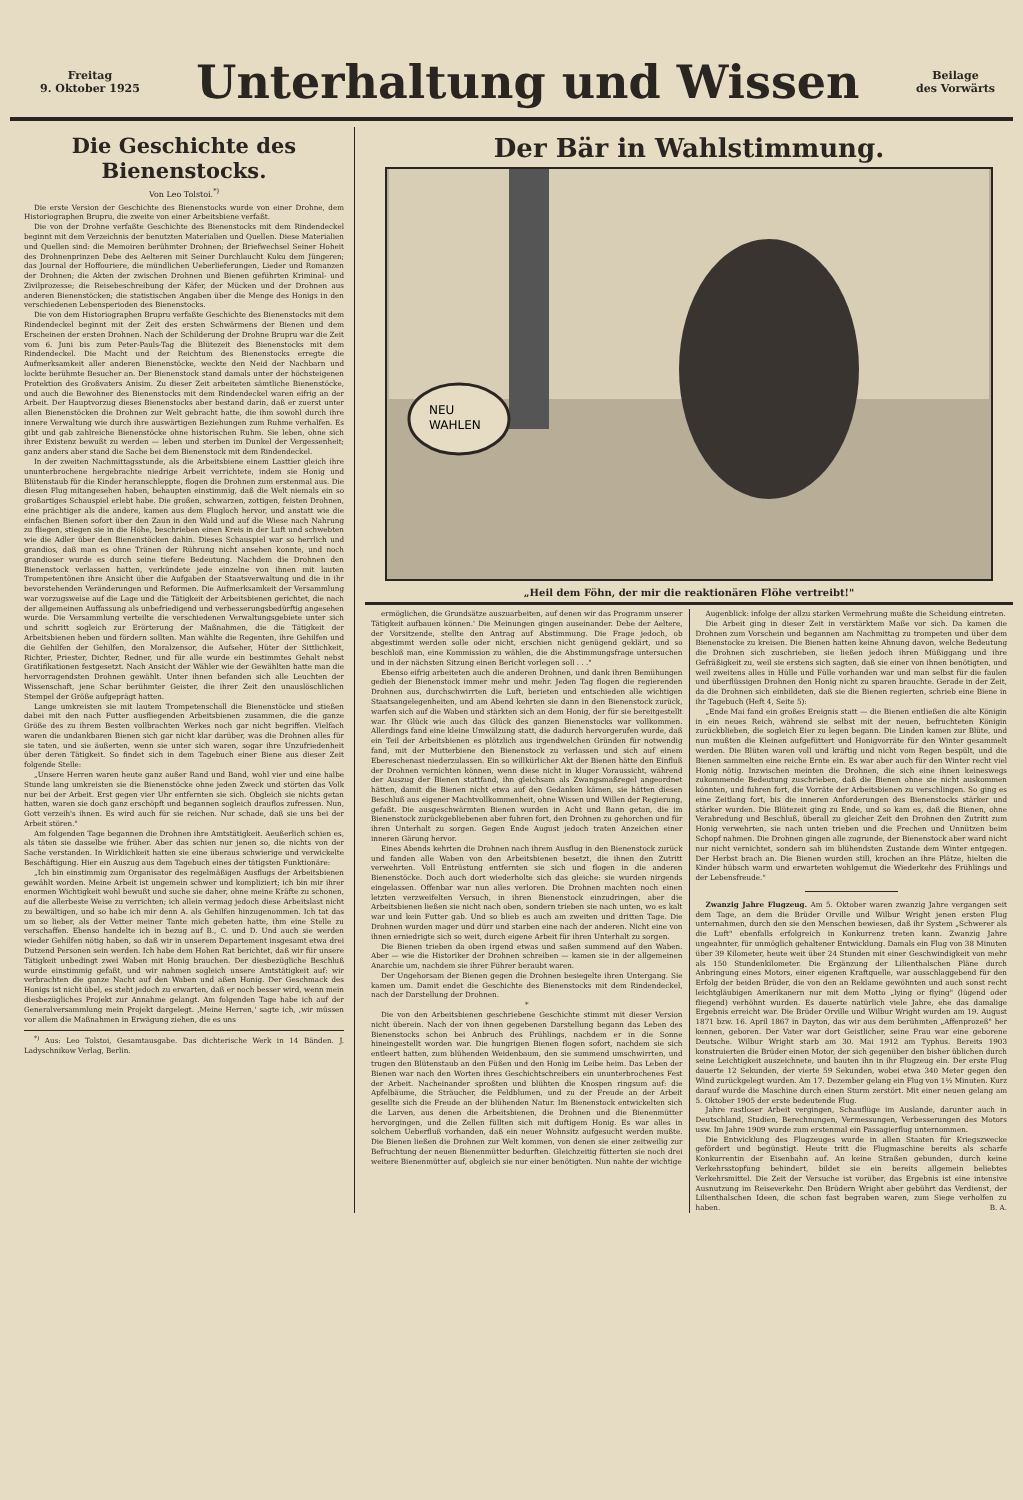Freitag
9. Oktober 1925
Unterhaltung und Wissen
Beilage
des Vorwärts
Die Geschichte des Bienenstocks.
Von Leo Tolstoi.<sup>*)</sup>
Die erste Version der Geschichte des Bienenstocks wurde von einer Drohne, dem Historiographen Brupru, die zweite von einer Arbeitsbiene verfaßt.
Die von der Drohne verfaßte Geschichte des Bienenstocks mit dem Rindendeckel beginnt mit dem Verzeichnis der benutzten Materialien und Quellen. Diese Materialien und Quellen sind: die Memoiren berühmter Drohnen; der Briefwechsel Seiner Hoheit des Drohnenprinzen Debe des Aelteren mit Seiner Durchlaucht Kuku dem Jüngeren; das Journal der Hoffouriere, die mündlichen Ueberlieferungen, Lieder und Romanzen der Drohnen; die Akten der zwischen Drohnen und Bienen geführten Kriminal- und Zivilprozesse; die Reisebeschreibung der Käfer, der Mücken und der Drohnen aus anderen Bienenstöcken; die statistischen Angaben über die Menge des Honigs in den verschiedenen Lebensperioden des Bienenstocks.
Die von dem Historiographen Brupru verfaßte Geschichte des Bienenstocks mit dem Rindendeckel beginnt mit der Zeit des ersten Schwärmens der Bienen und dem Erscheinen der ersten Drohnen. Nach der Schilderung der Drohne Brupru war die Zeit vom 6. Juni bis zum Peter-Pauls-Tag die Blütezeit des Bienenstocks mit dem Rindendeckel. Die Macht und der Reichtum des Bienenstocks erregte die Aufmerksamkeit aller anderen Bienenstöcke, weckte den Neid der Nachbarn und lockte berühmte Besucher an. Der Bienenstock stand damals unter der höchsteigenen Protektion des Großvaters Anisim. Zu dieser Zeit arbeiteten sämtliche Bienenstöcke, und auch die Bewohner des Bienenstocks mit dem Rindendeckel waren eifrig an der Arbeit. Der Hauptvorzug dieses Bienenstocks aber bestand darin, daß er zuerst unter allen Bienenstöcken die Drohnen zur Welt gebracht hatte, die ihm sowohl durch ihre innere Verwaltung wie durch ihre auswärtigen Beziehungen zum Ruhme verhalfen. Es gibt und gab zahlreiche Bienenstöcke ohne historischen Ruhm. Sie leben, ohne sich ihrer Existenz bewußt zu werden — leben und sterben im Dunkel der Vergessenheit; ganz anders aber stand die Sache bei dem Bienenstock mit dem Rindendeckel.
In der zweiten Nachmittagsstunde, als die Arbeitsbiene einem Lasttier gleich ihre ununterbrochene hergebrachte niedrige Arbeit verrichtete, indem sie Honig und Blütenstaub für die Kinder heranschleppte, flogen die Drohnen zum erstenmal aus. Die diesen Flug mitangesehen haben, behaupten einstimmig, daß die Welt niemals ein so großartiges Schauspiel erlebt habe. Die großen, schwarzen, zottigen, feisten Drohnen, eine prächtiger als die andere, kamen aus dem Flugloch hervor, und anstatt wie die einfachen Bienen sofort über den Zaun in den Wald und auf die Wiese nach Nahrung zu fliegen, stiegen sie in die Höhe, beschrieben einen Kreis in der Luft und schwebten wie die Adler über den Bienenstöcken dahin. Dieses Schauspiel war so herrlich und grandios, daß man es ohne Tränen der Rührung nicht ansehen konnte, und noch grandioser wurde es durch seine tiefere Bedeutung. Nachdem die Drohnen den Bienenstock verlassen hatten, verkündete jede einzelne von ihnen mit lauten Trompetentönen ihre Ansicht über die Aufgaben der Staatsverwaltung und die in ihr bevorstehenden Veränderungen und Reformen. Die Aufmerksamkeit der Versammlung war vorzugsweise auf die Lage und die Tätigkeit der Arbeitsbienen gerichtet, die nach der allgemeinen Auffassung als unbefriedigend und verbesserungsbedürftig angesehen wurde. Die Versammlung verteilte die verschiedenen Verwaltungsgebiete unter sich und schritt sogleich zur Erörterung der Maßnahmen, die die Tätigkeit der Arbeitsbienen heben und fördern sollten. Man wählte die Regenten, ihre Gehilfen und die Gehilfen der Gehilfen, den Moralzensor, die Aufseher, Hüter der Sittlichkeit, Richter, Priester, Dichter, Redner, und für alle wurde ein bestimmtes Gehalt nebst Gratifikationen festgesetzt. Nach Ansicht der Wähler wie der Gewählten hatte man die hervorragendsten Drohnen gewählt. Unter ihnen befanden sich alle Leuchten der Wissenschaft, jene Schar berühmter Geister, die ihrer Zeit den unauslöschlichen Stempel der Größe aufgeprägt hatten.
Lange umkreisten sie mit lautem Trompetenschall die Bienenstöcke und stießen dabei mit den nach Futter ausfliegenden Arbeitsbienen zusammen, die die ganze Größe des zu ihrem Besten vollbrachten Werkes noch gar nicht begriffen. Vielfach waren die undankbaren Bienen sich gar nicht klar darüber, was die Drohnen alles für sie taten, und sie äußerten, wenn sie unter sich waren, sogar ihre Unzufriedenheit über deren Tätigkeit. So findet sich in dem Tagebuch einer Biene aus dieser Zeit folgende Stelle:
„Unsere Herren waren heute ganz außer Rand und Band, wohl vier und eine halbe Stunde lang umkreisten sie die Bienenstöcke ohne jeden Zweck und störten das Volk nur bei der Arbeit. Erst gegen vier Uhr entfernten sie sich. Obgleich sie nichts getan hatten, waren sie doch ganz erschöpft und begannen sogleich drauflos zufressen. Nun, Gott verzeih's ihnen. Es wird auch für sie reichen. Nur schade, daß sie uns bei der Arbeit stören."
Am folgenden Tage begannen die Drohnen ihre Amtstätigkeit. Aeußerlich schien es, als täten sie dasselbe wie früher. Aber das schien nur jenen so, die nichts von der Sache verstanden. In Wirklichkeit hatten sie eine überaus schwierige und verwickelte Beschäftigung. Hier ein Auszug aus dem Tagebuch eines der tätigsten Funktionäre:
„Ich bin einstimmig zum Organisator des regelmäßigen Ausflugs der Arbeitsbienen gewählt worden. Meine Arbeit ist ungemein schwer und kompliziert; ich bin mir ihrer enormen Wichtigkeit wohl bewußt und suche sie daher, ohne meine Kräfte zu schonen, auf die allerbeste Weise zu verrichten; ich allein vermag jedoch diese Arbeitslast nicht zu bewältigen, und so habe ich mir denn A. als Gehilfen hinzugenommen. Ich tat das um so lieber, als der Vetter meiner Tante mich gebeten hatte, ihm eine Stelle zu verschaffen. Ebenso handelte ich in bezug auf B., C. und D. Und auch sie werden wieder Gehilfen nötig haben, so daß wir in unserem Departement insgesamt etwa drei Dutzend Personen sein werden. Ich habe dem Hohen Rat berichtet, daß wir für unsere Tätigkeit unbedingt zwei Waben mit Honig brauchen. Der diesbezügliche Beschluß wurde einstimmig gefaßt, und wir nahmen sogleich unsere Amtstätigkeit auf: wir verbrachten die ganze Nacht auf den Waben und aßen Honig. Der Geschmack des Honigs ist nicht übel, es steht jedoch zu erwarten, daß er noch besser wird, wenn mein diesbezügliches Projekt zur Annahme gelangt. Am folgenden Tage habe ich auf der Generalversammlung mein Projekt dargelegt. ‚Meine Herren,' sagte ich, ‚wir müssen vor allem die Maßnahmen in Erwägung ziehen, die es uns
<sup>*)</sup> Aus: Leo Tolstoi, Gesamtausgabe. Das dichterische Werk in 14 Bänden. J. Ladyschnikow Verlag, Berlin.
Der Bär in Wahlstimmung.
NEU
WAHLEN
„Heil dem Föhn, der mir die reaktionären Flöhe vertreibt!"
ermöglichen, die Grundsätze auszuarbeiten, auf denen wir das Programm unserer Tätigkeit aufbauen können.' Die Meinungen gingen auseinander. Debe der Aeltere, der Vorsitzende, stellte den Antrag auf Abstimmung. Die Frage jedoch, ob abgestimmt werden solle oder nicht, erschien nicht genügend geklärt, und so beschloß man, eine Kommission zu wählen, die die Abstimmungsfrage untersuchen und in der nächsten Sitzung einen Bericht vorlegen soll . . ."
Ebenso eifrig arbeiteten auch die anderen Drohnen, und dank ihren Bemühungen gedieh der Bienenstock immer mehr und mehr. Jeden Tag flogen die regierenden Drohnen aus, durchschwirrten die Luft, berieten und entschieden alle wichtigen Staatsangelegenheiten, und am Abend kehrten sie dann in den Bienenstock zurück, warfen sich auf die Waben und stärkten sich an dem Honig, der für sie bereitgestellt war. Ihr Glück wie auch das Glück des ganzen Bienenstocks war vollkommen. Allerdings fand eine kleine Umwälzung statt, die dadurch hervorgerufen wurde, daß ein Teil der Arbeitsbienen es plötzlich aus irgendwelchen Gründen für notwendig fand, mit der Mutterbiene den Bienenstock zu verlassen und sich auf einem Ebereschenast niederzulassen. Ein so willkürlicher Akt der Bienen hätte den Einfluß der Drohnen vernichten können, wenn diese nicht in kluger Voraussicht, während der Auszug der Bienen stattfand, ihn gleichsam als Zwangsmaßregel angeordnet hätten, damit die Bienen nicht etwa auf den Gedanken kämen, sie hätten diesen Beschluß aus eigener Machtvollkommenheit, ohne Wissen und Willen der Regierung, gefaßt. Die ausgeschwärmten Bienen wurden in Acht und Bann getan, die im Bienenstock zurückgebliebenen aber fuhren fort, den Drohnen zu gehorchen und für ihren Unterhalt zu sorgen. Gegen Ende August jedoch traten Anzeichen einer inneren Gärung hervor.
Eines Abends kehrten die Drohnen nach ihrem Ausflug in den Bienenstock zurück und fanden alle Waben von den Arbeitsbienen besetzt, die ihnen den Zutritt verwehrten. Voll Entrüstung entfernten sie sich und flogen in die anderen Bienenstöcke. Doch auch dort wiederholte sich das gleiche: sie wurden nirgends eingelassen. Offenbar war nun alles verloren. Die Drohnen machten noch einen letzten verzweifelten Versuch, in ihren Bienenstock einzudringen, aber die Arbeitsbienen ließen sie nicht nach oben, sondern trieben sie nach unten, wo es kalt war und kein Futter gab. Und so blieb es auch am zweiten und dritten Tage. Die Drohnen wurden mager und dürr und starben eine nach der anderen. Nicht eine von ihnen erniedrigte sich so weit, durch eigene Arbeit für ihren Unterhalt zu sorgen.
Die Bienen trieben da oben irgend etwas und saßen summend auf den Waben. Aber — wie die Historiker der Drohnen schreiben — kamen sie in der allgemeinen Anarchie um, nachdem sie ihrer Führer beraubt waren.
Der Ungehorsam der Bienen gegen die Drohnen besiegelte ihren Untergang. Sie kamen um. Damit endet die Geschichte des Bienenstocks mit dem Rindendeckel, nach der Darstellung der Drohnen.
*
Die von den Arbeitsbienen geschriebene Geschichte stimmt mit dieser Version nicht überein. Nach der von ihnen gegebenen Darstellung begann das Leben des Bienenstocks schon bei Anbruch des Frühlings, nachdem er in die Sonne hineingestellt worden war. Die hungrigen Bienen flogen sofort, nachdem sie sich entleert hatten, zum blühenden Weidenbaum, den sie summend umschwirrten, und trugen den Blütenstaub an den Füßen und den Honig im Leibe heim. Das Leben der Bienen war nach den Worten ihres Geschichtschreibers ein ununterbrochenes Fest der Arbeit. Nacheinander sproßten und blühten die Knospen ringsum auf: die Apfelbäume, die Sträucher, die Feldblumen, und zu der Freude an der Arbeit gesellte sich die Freude an der blühenden Natur. Im Bienenstock entwickelten sich die Larven, aus denen die Arbeitsbienen, die Drohnen und die Bienenmütter hervorgingen, und die Zellen füllten sich mit duftigem Honig. Es war alles in solchem Ueberfluß vorhanden, daß ein neuer Wohnsitz aufgesucht werden mußte. Die Bienen ließen die Drohnen zur Welt kommen, von denen sie einer zeitweilig zur Befruchtung der neuen Bienenmütter bedurften. Gleichzeitig fütterten sie noch drei weitere Bienenmütter auf, obgleich sie nur einer benötigten. Nun nahte der wichtige
Augenblick: infolge der allzu starken Vermehrung mußte die Scheidung eintreten.
Die Arbeit ging in dieser Zeit in verstärktem Maße vor sich. Da kamen die Drohnen zum Vorschein und begannen am Nachmittag zu trompeten und über dem Bienenstocke zu kreisen. Die Bienen hatten keine Ahnung davon, welche Bedeutung die Drohnen sich zuschrieben, sie ließen jedoch ihren Müßiggang und ihre Gefräßigkeit zu, weil sie erstens sich sagten, daß sie einer von ihnen benötigten, und weil zweitens alles in Hülle und Fülle vorhanden war und man selbst für die faulen und überflüssigen Drohnen den Honig nicht zu sparen brauchte. Gerade in der Zeit, da die Drohnen sich einbildeten, daß sie die Bienen regierten, schrieb eine Biene in ihr Tagebuch (Heft 4, Seite 5):
„Ende Mai fand ein großes Ereignis statt — die Bienen entließen die alte Königin in ein neues Reich, während sie selbst mit der neuen, befruchteten Königin zurückblieben, die sogleich Eier zu legen begann. Die Linden kamen zur Blüte, und nun mußten die Kleinen aufgefüttert und Honigvorräte für den Winter gesammelt werden. Die Blüten waren voll und kräftig und nicht vom Regen bespült, und die Bienen sammelten eine reiche Ernte ein. Es war aber auch für den Winter recht viel Honig nötig. Inzwischen meinten die Drohnen, die sich eine ihnen keineswegs zukommende Bedeutung zuschrieben, daß die Bienen ohne sie nicht auskommen könnten, und fuhren fort, die Vorräte der Arbeitsbienen zu verschlingen. So ging es eine Zeitlang fort, bis die inneren Anforderungen des Bienenstocks stärker und stärker wurden. Die Blütezeit ging zu Ende, und so kam es, daß die Bienen, ohne Verabredung und Beschluß, überall zu gleicher Zeit den Drohnen den Zutritt zum Honig verwehrten, sie nach unten trieben und die Frechen und Unnützen beim Schopf nahmen. Die Drohnen gingen alle zugrunde, der Bienenstock aber ward nicht nur nicht vernichtet, sondern sah im blühendsten Zustande dem Winter entgegen. Der Herbst brach an. Die Bienen wurden still, krochen an ihre Plätze, hielten die Kinder hübsch warm und erwarteten wohlgemut die Wiederkehr des Frühlings und der Lebensfreude."
Zwanzig Jahre Flugzeug. Am 5. Oktober waren zwanzig Jahre vergangen seit dem Tage, an dem die Brüder Orville und Wilbur Wright jenen ersten Flug unternahmen, durch den sie den Menschen bewiesen, daß ihr System „Schwerer als die Luft" ebenfalls erfolgreich in Konkurrenz treten kann. Zwanzig Jahre ungeahnter, für unmöglich gehaltener Entwicklung. Damals ein Flug von 38 Minuten über 39 Kilometer, heute weit über 24 Stunden mit einer Geschwindigkeit von mehr als 150 Stundenkilometer. Die Ergänzung der Lilienthalschen Pläne durch Anbringung eines Motors, einer eigenen Kraftquelle, war ausschlaggebend für den Erfolg der beiden Brüder, die von den an Reklame gewöhnten und auch sonst recht leichtgläubigen Amerikanern nur mit dem Motto „lying or flying" (lügend oder fliegend) verhöhnt wurden. Es dauerte natürlich viele Jahre, ehe das damalige Ergebnis erreicht war. Die Brüder Orville und Wilbur Wright wurden am 19. August 1871 bzw. 16. April 1867 in Dayton, das wir aus dem berühmten „Affenprozeß" her kennen, geboren. Der Vater war dort Geistlicher, seine Frau war eine geborene Deutsche. Wilbur Wright starb am 30. Mai 1912 am Typhus. Bereits 1903 konstruierten die Brüder einen Motor, der sich gegenüber den bisher üblichen durch seine Leichtigkeit auszeichnete, und bauten ihn in ihr Flugzeug ein. Der erste Flug dauerte 12 Sekunden, der vierte 59 Sekunden, wobei etwa 340 Meter gegen den Wind zurückgelegt wurden. Am 17. Dezember gelang ein Flug von 1½ Minuten. Kurz darauf wurde die Maschine durch einen Sturm zerstört. Mit einer neuen gelang am 5. Oktober 1905 der erste bedeutende Flug.
Jahre rastloser Arbeit vergingen, Schauflüge im Auslande, darunter auch in Deutschland, Studien, Berechnungen, Vermessungen, Verbesserungen des Motors usw. Im Jahre 1909 wurde zum erstenmal ein Passagierflug unternommen.
Die Entwicklung des Flugzeuges wurde in allen Staaten für Kriegszwecke gefördert und begünstigt. Heute tritt die Flugmaschine bereits als scharfe Konkurrentin der Eisenbahn auf. An keine Straßen gebunden, durch keine Verkehrsstopfung behindert, bildet sie ein bereits allgemein beliebtes Verkehrsmittel. Die Zeit der Versuche ist vorüber, das Ergebnis ist eine intensive Ausnutzung im Reiseverkehr. Den Brüdern Wright aber gebührt das Verdienst, der Lilienthalschen Ideen, die schon fast begraben waren, zum Siege verholfen zu haben. B. A.